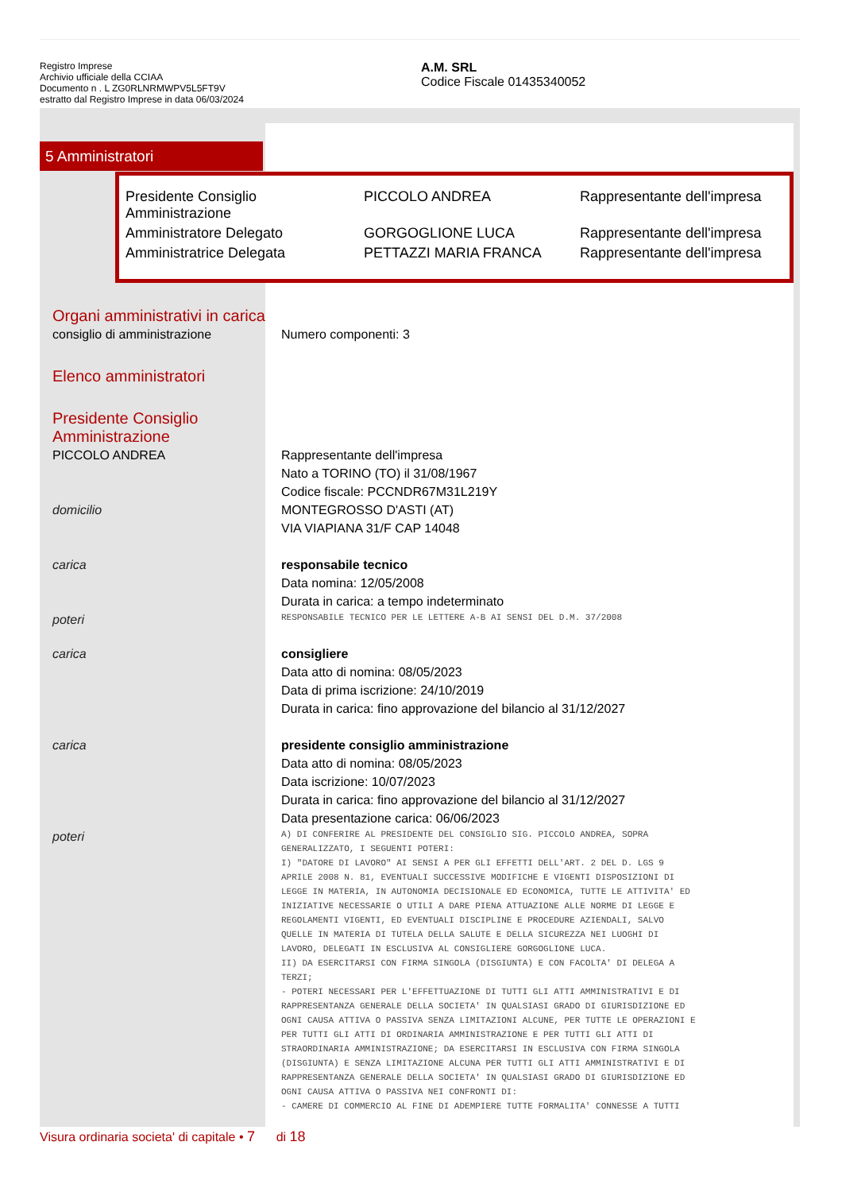Registro Imprese
Archivio ufficiale della CCIAA
Documento n . L ZG0RLNRMWPV5L5FT9V
estratto dal Registro Imprese in data 06/03/2024
A.M. SRL
Codice Fiscale 01435340052
5 Amministratori
| Presidente Consiglio Amministrazione | PICCOLO ANDREA | Rappresentante dell'impresa |
| Amministratore Delegato | GORGOGLIONE LUCA | Rappresentante dell'impresa |
| Amministratrice Delegata | PETTAZZI MARIA FRANCA | Rappresentante dell'impresa |
Organi amministrativi in carica
consiglio di amministrazione Numero componenti: 3
Elenco amministratori
Presidente Consiglio
Amministrazione
PICCOLO ANDREA Rappresentante dell'impresa
Nato a TORINO (TO) il 31/08/1967
Codice fiscale: PCCNDR67M31L219Y
domicilio MONTEGROSSO D'ASTI (AT)
VIA VIAPIANA 31/F CAP 14048
carica responsabile tecnico
Data nomina: 12/05/2008
Durata in carica: a tempo indeterminato
poteri
RESPONSABILE TECNICO PER LE LETTERE A-B AI SENSI DEL D.M. 37/2008
carica consigliere
Data atto di nomina: 08/05/2023
Data di prima iscrizione: 24/10/2019
Durata in carica: fino approvazione del bilancio al 31/12/2027
carica presidente consiglio amministrazione
Data atto di nomina: 08/05/2023
Data iscrizione: 10/07/2023
Durata in carica: fino approvazione del bilancio al 31/12/2027
Data presentazione carica: 06/06/2023
poteri
A) DI CONFERIRE AL PRESIDENTE DEL CONSIGLIO SIG. PICCOLO ANDREA, SOPRA
GENERALIZZATO, I SEGUENTI POTERI:
I) "DATORE DI LAVORO" AI SENSI A PER GLI EFFETTI DELL'ART. 2 DEL D. LGS 9
APRILE 2008 N. 81, EVENTUALI SUCCESSIVE MODIFICHE E VIGENTI DISPOSIZIONI DI
LEGGE IN MATERIA, IN AUTONOMIA DECISIONALE ED ECONOMICA, TUTTE LE ATTIVITA' ED
INIZIATIVE NECESSARIE O UTILI A DARE PIENA ATTUAZIONE ALLE NORME DI LEGGE E
REGOLAMENTI VIGENTI, ED EVENTUALI DISCIPLINE E PROCEDURE AZIENDALI, SALVO
QUELLE IN MATERIA DI TUTELA DELLA SALUTE E DELLA SICUREZZA NEI LUOGHI DI
LAVORO, DELEGATI IN ESCLUSIVA AL CONSIGLIERE GORGOGLIONE LUCA.
II) DA ESERCITARSI CON FIRMA SINGOLA (DISGIUNTA) E CON FACOLTA' DI DELEGA A
TERZI;
- POTERI NECESSARI PER L'EFFETTUAZIONE DI TUTTI GLI ATTI AMMINISTRATIVI E DI
RAPPRESENTANZA GENERALE DELLA SOCIETA' IN QUALSIASI GRADO DI GIURISDIZIONE ED
OGNI CAUSA ATTIVA O PASSIVA SENZA LIMITAZIONI ALCUNE, PER TUTTE LE OPERAZIONI E
PER TUTTI GLI ATTI DI ORDINARIA AMMINISTRAZIONE E PER TUTTI GLI ATTI DI
STRAORDINARIA AMMINISTRAZIONE; DA ESERCITARSI IN ESCLUSIVA CON FIRMA SINGOLA
(DISGIUNTA) E SENZA LIMITAZIONE ALCUNA PER TUTTI GLI ATTI AMMINISTRATIVI E DI
RAPPRESENTANZA GENERALE DELLA SOCIETA' IN QUALSIASI GRADO DI GIURISDIZIONE ED
OGNI CAUSA ATTIVA O PASSIVA NEI CONFRONTI DI:
- CAMERE DI COMMERCIO AL FINE DI ADEMPIERE TUTTE FORMALITA' CONNESSE A TUTTI
Visura ordinaria societa' di capitale • 7 di 18